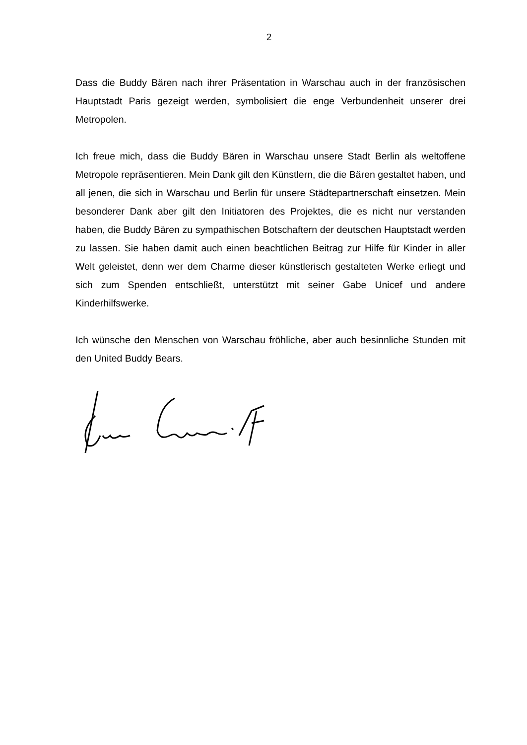2
Dass die Buddy Bären nach ihrer Präsentation in Warschau auch in der französischen Hauptstadt Paris gezeigt werden, symbolisiert die enge Verbundenheit unserer drei Metropolen.
Ich freue mich, dass die Buddy Bären in Warschau unsere Stadt Berlin als weltoffene Metropole repräsentieren. Mein Dank gilt den Künstlern, die die Bären gestaltet haben, und all jenen, die sich in Warschau und Berlin für unsere Städtepartnerschaft einsetzen. Mein besonderer Dank aber gilt den Initiatoren des Projektes, die es nicht nur verstanden haben, die Buddy Bären zu sympathischen Botschaftern der deutschen Hauptstadt werden zu lassen. Sie haben damit auch einen beachtlichen Beitrag zur Hilfe für Kinder in aller Welt geleistet, denn wer dem Charme dieser künstlerisch gestalteten Werke erliegt und sich zum Spenden entschließt, unterstützt mit seiner Gabe Unicef und andere Kinderhilfswerke.
Ich wünsche den Menschen von Warschau fröhliche, aber auch besinnliche Stunden mit den United Buddy Bears.